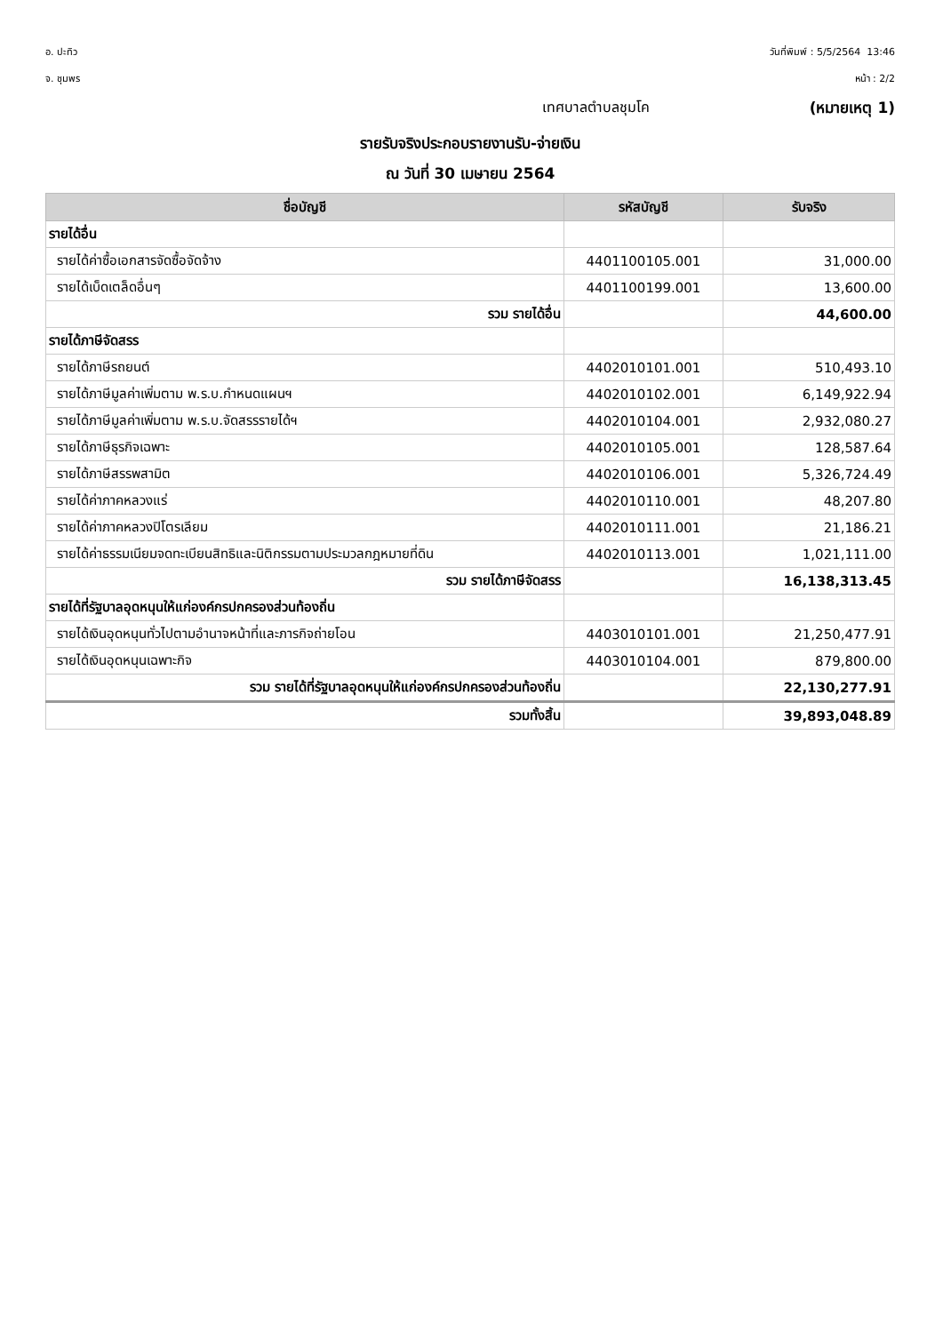อ. ปะทิว
จ. ชุมพร
วันที่พิมพ์ : 5/5/2564 13:46
หน้า : 2/2
เทศบาลตำบลชุมโค (หมายเหตุ 1)
รายรับจริงประกอบรายงานรับ-จ่ายเงิน
ณ วันที่ 30 เมษายน 2564
| ชื่อบัญชี | รหัสบัญชี | รับจริง |
| --- | --- | --- |
| รายได้อื่น | | |
| รายได้ค่าซื้อเอกสารจัดซื้อจัดจ้าง | 4401100105.001 | 31,000.00 |
| รายได้เบ็ดเตล็ดอื่นๆ | 4401100199.001 | 13,600.00 |
| รวม รายได้อื่น | | 44,600.00 |
| รายได้ภาษีจัดสรร | | |
| รายได้ภาษีรถยนต์ | 4402010101.001 | 510,493.10 |
| รายได้ภาษีมูลค่าเพิ่มตาม พ.ร.บ.กำหนดแผนฯ | 4402010102.001 | 6,149,922.94 |
| รายได้ภาษีมูลค่าเพิ่มตาม พ.ร.บ.จัดสรรรายได้ฯ | 4402010104.001 | 2,932,080.27 |
| รายได้ภาษีธุรกิจเฉพาะ | 4402010105.001 | 128,587.64 |
| รายได้ภาษีสรรพสามิต | 4402010106.001 | 5,326,724.49 |
| รายได้ค่าภาคหลวงแร่ | 4402010110.001 | 48,207.80 |
| รายได้ค่าภาคหลวงปิโตรเลียม | 4402010111.001 | 21,186.21 |
| รายได้ค่าธรรมเนียมจดทะเบียนสิทธิและนิติกรรมตามประมวลกฎหมายที่ดิน | 4402010113.001 | 1,021,111.00 |
| รวม รายได้ภาษีจัดสรร | | 16,138,313.45 |
| รายได้ที่รัฐบาลอุดหนุนให้แก่องค์กรปกครองส่วนท้องถิ่น | | |
| รายได้เงินอุดหนุนทั่วไปตามอำนาจหน้าที่และภารกิจถ่ายโอน | 4403010101.001 | 21,250,477.91 |
| รายได้เงินอุดหนุนเฉพาะกิจ | 4403010104.001 | 879,800.00 |
| รวม รายได้ที่รัฐบาลอุดหนุนให้แก่องค์กรปกครองส่วนท้องถิ่น | | 22,130,277.91 |
| รวมทั้งสิ้น | | 39,893,048.89 |